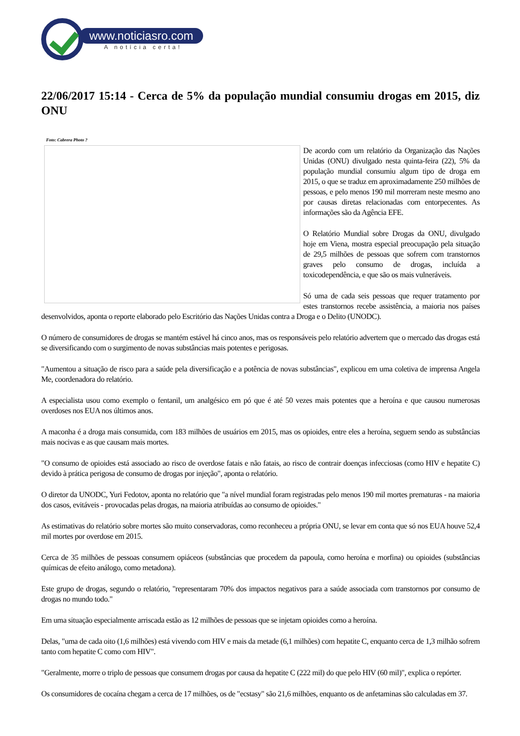www.noticiasro.com
A notícia certa!
22/06/2017 15:14 - Cerca de 5% da população mundial consumiu drogas em 2015, diz ONU
Foto: Cabrera Photo ?
De acordo com um relatório da Organização das Nações Unidas (ONU) divulgado nesta quinta-feira (22), 5% da população mundial consumiu algum tipo de droga em 2015, o que se traduz em aproximadamente 250 milhões de pessoas, e pelo menos 190 mil morreram neste mesmo ano por causas diretas relacionadas com entorpecentes. As informações são da Agência EFE.
O Relatório Mundial sobre Drogas da ONU, divulgado hoje em Viena, mostra especial preocupação pela situação de 29,5 milhões de pessoas que sofrem com transtornos graves pelo consumo de drogas, incluída a toxicodependência, e que são os mais vulneráveis.
Só uma de cada seis pessoas que requer tratamento por estes transtornos recebe assistência, a maioria nos países desenvolvidos, aponta o reporte elaborado pelo Escritório das Nações Unidas contra a Droga e o Delito (UNODC).
O número de consumidores de drogas se mantém estável há cinco anos, mas os responsáveis pelo relatório advertem que o mercado das drogas está se diversificando com o surgimento de novas substâncias mais potentes e perigosas.
"Aumentou a situação de risco para a saúde pela diversificação e a potência de novas substâncias", explicou em uma coletiva de imprensa Angela Me, coordenadora do relatório.
A especialista usou como exemplo o fentanil, um analgésico em pó que é até 50 vezes mais potentes que a heroína e que causou numerosas overdoses nos EUA nos últimos anos.
A maconha é a droga mais consumida, com 183 milhões de usuários em 2015, mas os opioides, entre eles a heroína, seguem sendo as substâncias mais nocivas e as que causam mais mortes.
"O consumo de opioides está associado ao risco de overdose fatais e não fatais, ao risco de contrair doenças infecciosas (como HIV e hepatite C) devido à prática perigosa de consumo de drogas por injeção", aponta o relatório.
O diretor da UNODC, Yuri Fedotov, aponta no relatório que "a nível mundial foram registradas pelo menos 190 mil mortes prematuras - na maioria dos casos, evitáveis - provocadas pelas drogas, na maioria atribuídas ao consumo de opioides."
As estimativas do relatório sobre mortes são muito conservadoras, como reconheceu a própria ONU, se levar em conta que só nos EUA houve 52,4 mil mortes por overdose em 2015.
Cerca de 35 milhões de pessoas consumem opiáceos (substâncias que procedem da papoula, como heroína e morfina) ou opioides (substâncias químicas de efeito análogo, como metadona).
Este grupo de drogas, segundo o relatório, "representaram 70% dos impactos negativos para a saúde associada com transtornos por consumo de drogas no mundo todo."
Em uma situação especialmente arriscada estão as 12 milhões de pessoas que se injetam opioides como a heroína.
Delas, "uma de cada oito (1,6 milhões) está vivendo com HIV e mais da metade (6,1 milhões) com hepatite C, enquanto cerca de 1,3 milhão sofrem tanto com hepatite C como com HIV".
"Geralmente, morre o triplo de pessoas que consumem drogas por causa da hepatite C (222 mil) do que pelo HIV (60 mil)", explica o repórter.
Os consumidores de cocaína chegam a cerca de 17 milhões, os de "ecstasy" são 21,6 milhões, enquanto os de anfetaminas são calculadas em 37.